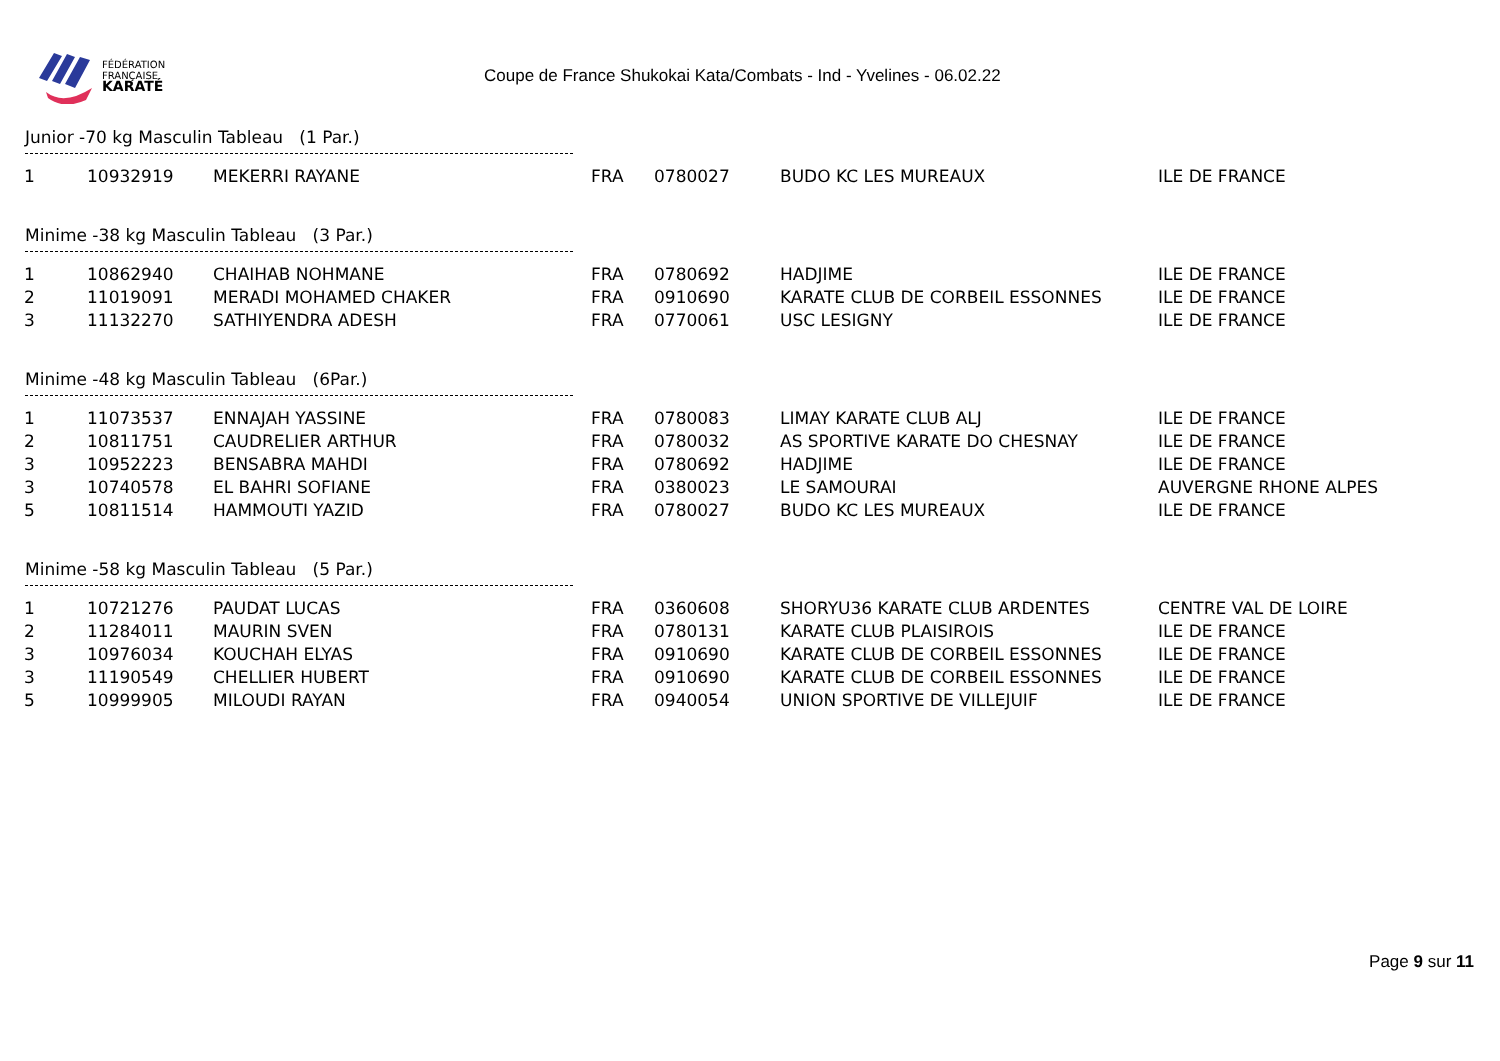FÉDÉRATION
FRANÇAISE
KARATÉ
Coupe de France Shukokai Kata/Combats - Ind - Yvelines - 06.02.22
Junior -70 kg Masculin Tableau (1 Par.)
| 1 | 10932919 | MEKERRI RAYANE | FRA | 0780027 | BUDO KC LES MUREAUX | ILE DE FRANCE |
Minime -38 kg Masculin Tableau (3 Par.)
| 1 | 10862940 | CHAIHAB NOHMANE | FRA | 0780692 | HADJIME | ILE DE FRANCE |
| 2 | 11019091 | MERADI MOHAMED CHAKER | FRA | 0910690 | KARATE CLUB DE CORBEIL ESSONNES | ILE DE FRANCE |
| 3 | 11132270 | SATHIYENDRA ADESH | FRA | 0770061 | USC LESIGNY | ILE DE FRANCE |
Minime -48 kg Masculin Tableau (6Par.)
| 1 | 11073537 | ENNAJAH YASSINE | FRA | 0780083 | LIMAY KARATE CLUB ALJ | ILE DE FRANCE |
| 2 | 10811751 | CAUDRELIER ARTHUR | FRA | 0780032 | AS SPORTIVE KARATE DO CHESNAY | ILE DE FRANCE |
| 3 | 10952223 | BENSABRA MAHDI | FRA | 0780692 | HADJIME | ILE DE FRANCE |
| 3 | 10740578 | EL BAHRI SOFIANE | FRA | 0380023 | LE SAMOURAI | AUVERGNE RHONE ALPES |
| 5 | 10811514 | HAMMOUTI YAZID | FRA | 0780027 | BUDO KC LES MUREAUX | ILE DE FRANCE |
Minime -58 kg Masculin Tableau (5 Par.)
| 1 | 10721276 | PAUDAT LUCAS | FRA | 0360608 | SHORYU36 KARATE CLUB ARDENTES | CENTRE VAL DE LOIRE |
| 2 | 11284011 | MAURIN SVEN | FRA | 0780131 | KARATE CLUB PLAISIROIS | ILE DE FRANCE |
| 3 | 10976034 | KOUCHAH ELYAS | FRA | 0910690 | KARATE CLUB DE CORBEIL ESSONNES | ILE DE FRANCE |
| 3 | 11190549 | CHELLIER HUBERT | FRA | 0910690 | KARATE CLUB DE CORBEIL ESSONNES | ILE DE FRANCE |
| 5 | 10999905 | MILOUDI RAYAN | FRA | 0940054 | UNION SPORTIVE DE VILLEJUIF | ILE DE FRANCE |
Page 9 sur 11